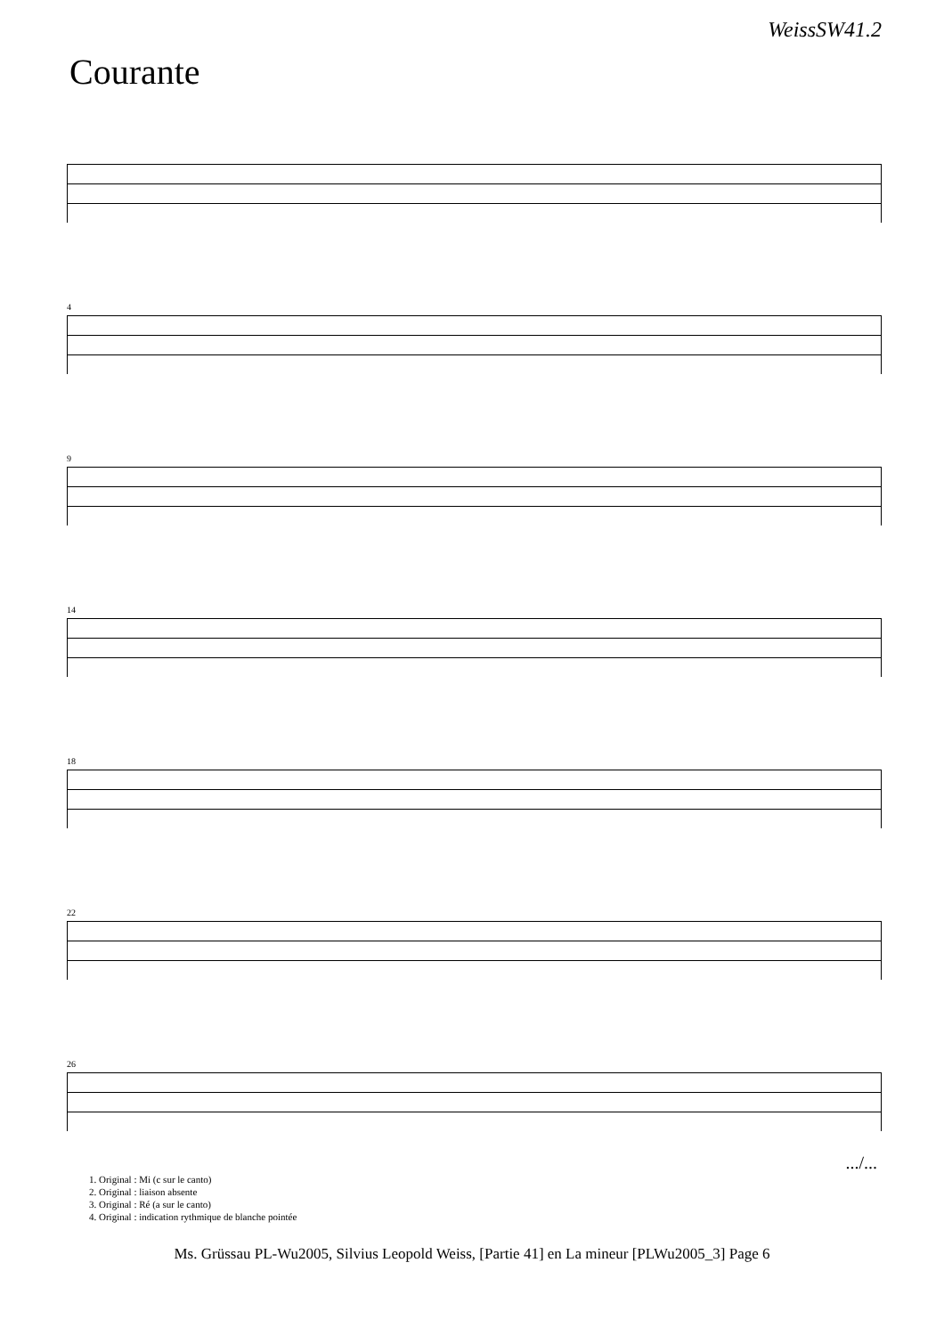WeissSW41.2
Courante
4
9
14
18
22
26
.../...
1. Original : Mi (c sur le canto)
2. Original : liaison absente
3. Original : Ré (a sur le canto)
4. Original : indication rythmique de blanche pointée
Ms. Grüssau PL-Wu2005, Silvius Leopold Weiss, [Partie 41] en La mineur [PLWu2005_3] Page 6